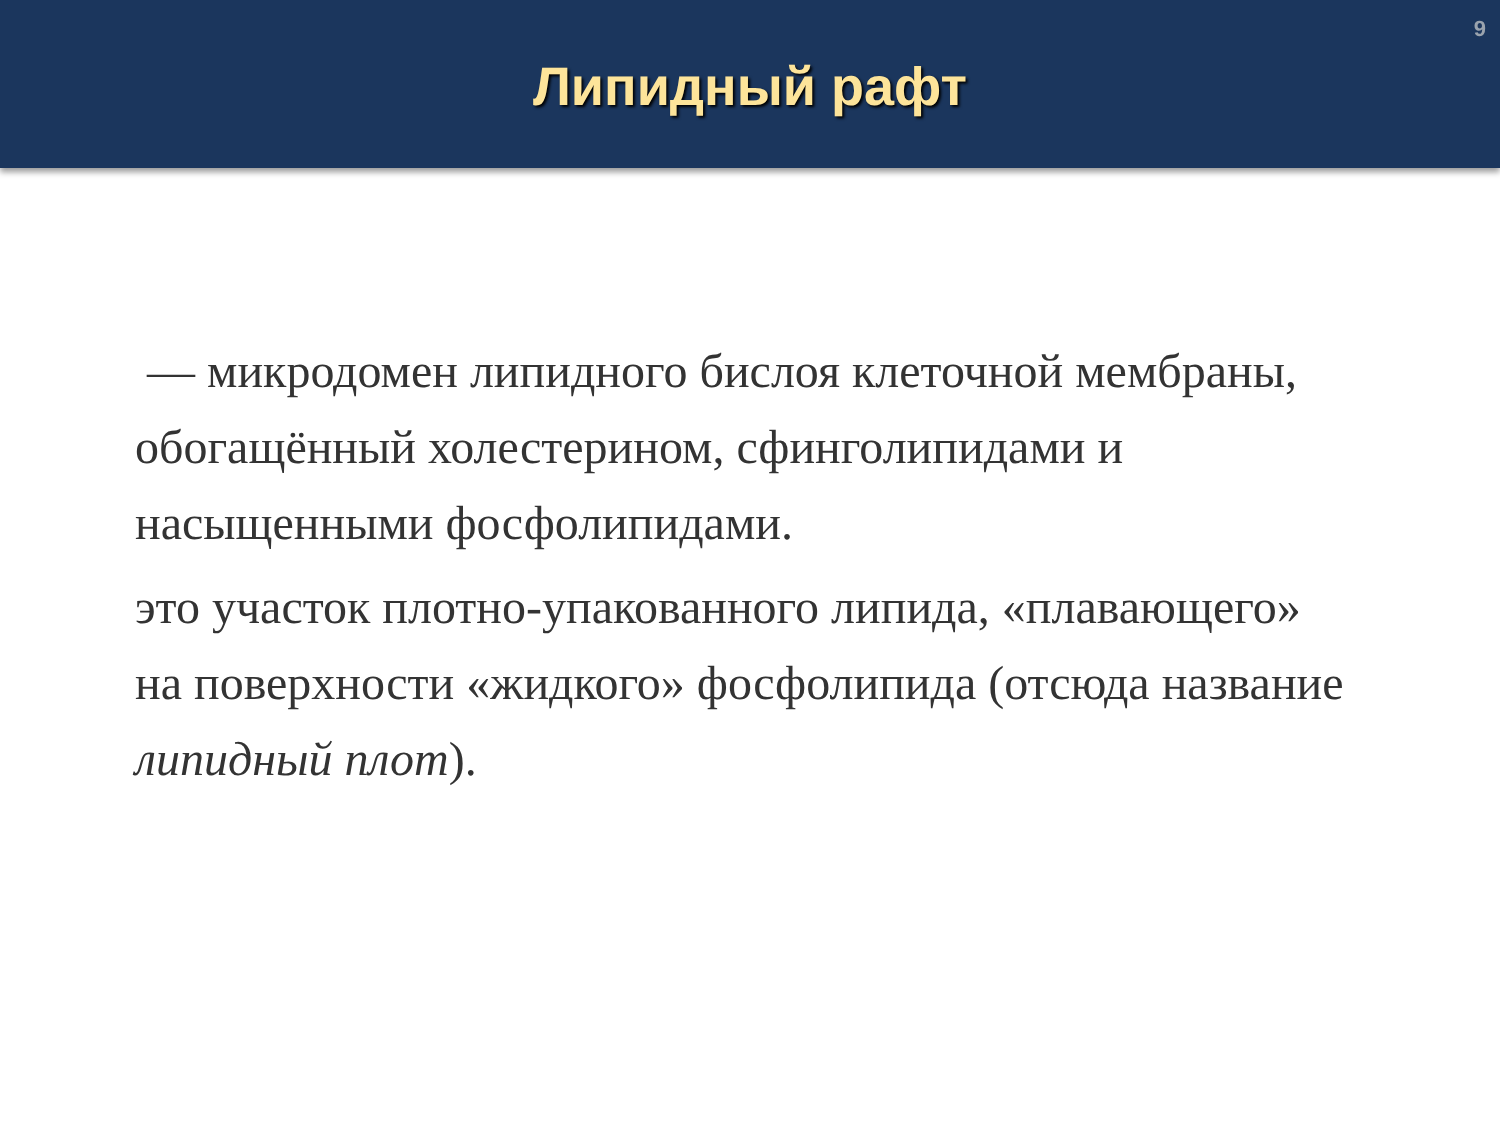9
Липидный рафт
— микродомен липидного бислоя клеточной мембраны, обогащённый холестерином, сфинголипидами и насыщенными фосфолипидами.
это участок плотно-упакованного липида, «плавающего» на поверхности «жидкого» фосфолипида (отсюда название липидный плот).